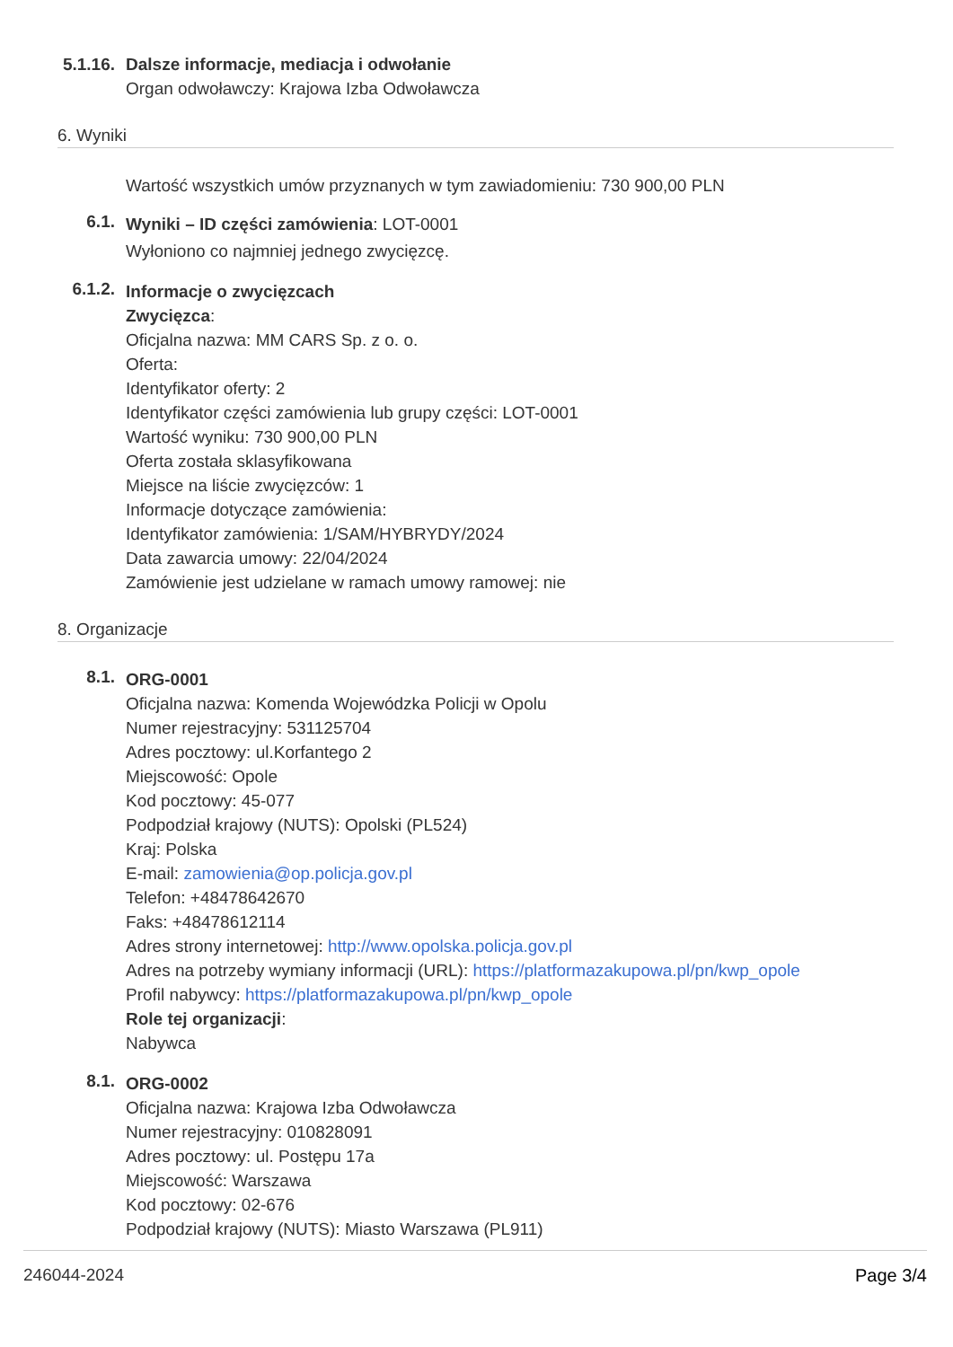5.1.16.
Dalsze informacje, mediacja i odwołanie
Organ odwoławczy: Krajowa Izba Odwoławcza
6. Wyniki
Wartość wszystkich umów przyznanych w tym zawiadomieniu: 730 900,00 PLN
6.1.
Wyniki – ID części zamówienia: LOT-0001
Wyłoniono co najmniej jednego zwycięzcę.
6.1.2.
Informacje o zwycięzcach
Zwycięzca:
Oficjalna nazwa: MM CARS Sp. z o. o.
Oferta:
Identyfikator oferty: 2
Identyfikator części zamówienia lub grupy części: LOT-0001
Wartość wyniku: 730 900,00 PLN
Oferta została sklasyfikowana
Miejsce na liście zwycięzców: 1
Informacje dotyczące zamówienia:
Identyfikator zamówienia: 1/SAM/HYBRYDY/2024
Data zawarcia umowy: 22/04/2024
Zamówienie jest udzielane w ramach umowy ramowej: nie
8. Organizacje
8.1.
ORG-0001
Oficjalna nazwa: Komenda Wojewódzka Policji w Opolu
Numer rejestracyjny: 531125704
Adres pocztowy: ul.Korfantego 2
Miejscowość: Opole
Kod pocztowy: 45-077
Podpodział krajowy (NUTS): Opolski (PL524)
Kraj: Polska
E-mail: zamowienia@op.policja.gov.pl
Telefon: +48478642670
Faks: +48478612114
Adres strony internetowej: http://www.opolska.policja.gov.pl
Adres na potrzeby wymiany informacji (URL): https://platformazakupowa.pl/pn/kwp_opole
Profil nabywcy: https://platformazakupowa.pl/pn/kwp_opole
Role tej organizacji:
Nabywca
8.1.
ORG-0002
Oficjalna nazwa: Krajowa Izba Odwoławcza
Numer rejestracyjny: 010828091
Adres pocztowy: ul. Postępu 17a
Miejscowość: Warszawa
Kod pocztowy: 02-676
Podpodział krajowy (NUTS): Miasto Warszawa (PL911)
246044-2024 Page 3/4